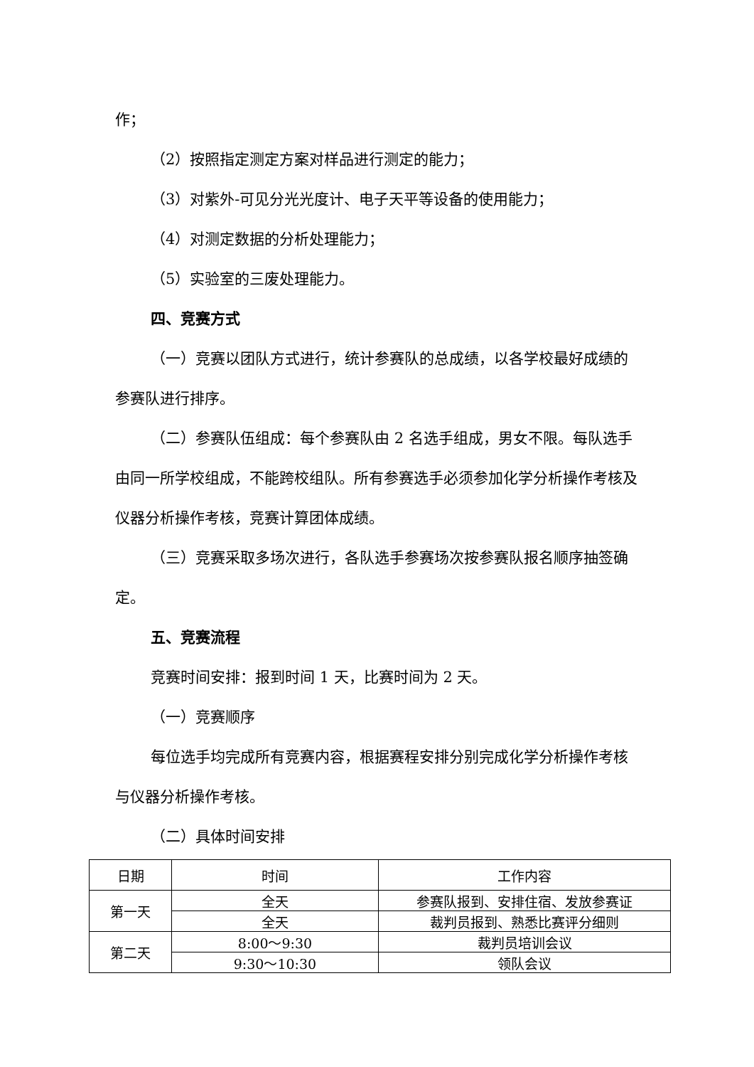作；
（2）按照指定测定方案对样品进行测定的能力；
（3）对紫外-可见分光光度计、电子天平等设备的使用能力；
（4）对测定数据的分析处理能力；
（5）实验室的三废处理能力。
四、竞赛方式
（一）竞赛以团队方式进行，统计参赛队的总成绩，以各学校最好成绩的参赛队进行排序。
（二）参赛队伍组成：每个参赛队由 2 名选手组成，男女不限。每队选手由同一所学校组成，不能跨校组队。所有参赛选手必须参加化学分析操作考核及仪器分析操作考核，竞赛计算团体成绩。
（三）竞赛采取多场次进行，各队选手参赛场次按参赛队报名顺序抽签确定。
五、竞赛流程
竞赛时间安排：报到时间 1 天，比赛时间为 2 天。
（一）竞赛顺序
每位选手均完成所有竞赛内容，根据赛程安排分别完成化学分析操作考核与仪器分析操作考核。
（二）具体时间安排
| 日期 | 时间 | 工作内容 |
| 第一天 | 全天 | 参赛队报到、安排住宿、发放参赛证 |
| | 全天 | 裁判员报到、熟悉比赛评分细则 |
| 第二天 | 8:00～9:30 | 裁判员培训会议 |
| | 9:30～10:30 | 领队会议 |